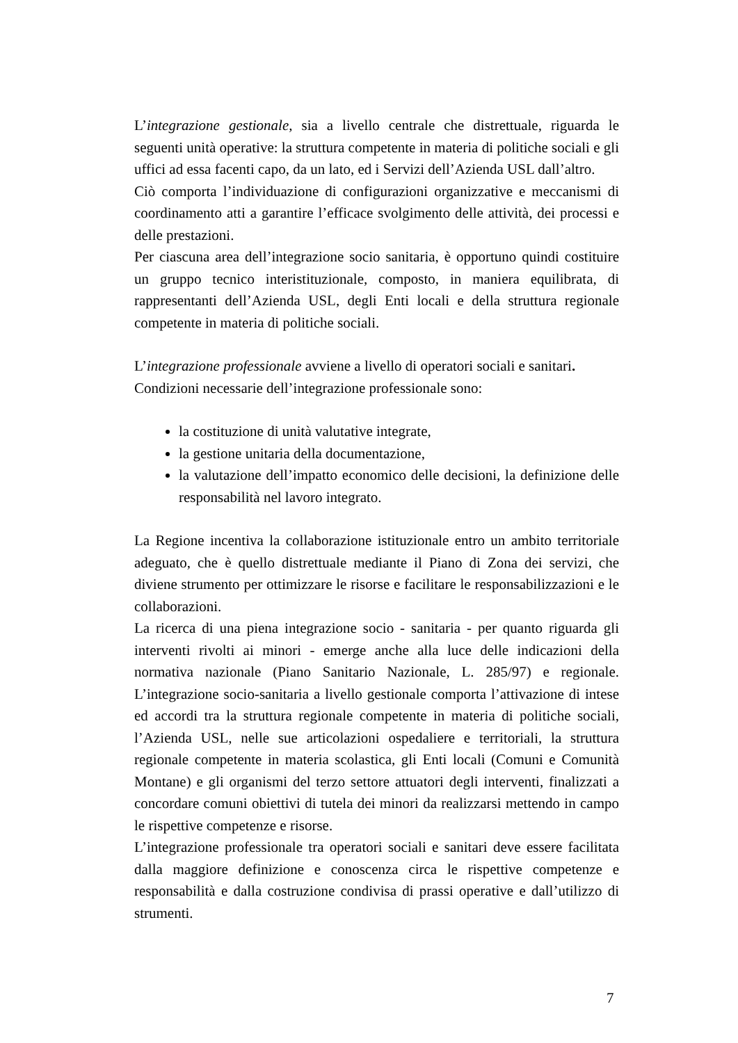L’integrazione gestionale, sia a livello centrale che distrettuale, riguarda le seguenti unità operative: la struttura competente in materia di politiche sociali e gli uffici ad essa facenti capo, da un lato, ed i Servizi dell’Azienda USL dall’altro.
Ciò comporta l’individuazione di configurazioni organizzative e meccanismi di coordinamento atti a garantire l’efficace svolgimento delle attività, dei processi e delle prestazioni.
Per ciascuna area dell’integrazione socio sanitaria, è opportuno quindi costituire un gruppo tecnico interistituzionale, composto, in maniera equilibrata, di rappresentanti dell’Azienda USL, degli Enti locali e della struttura regionale competente in materia di politiche sociali.
L’integrazione professionale avviene a livello di operatori sociali e sanitari.
Condizioni necessarie dell’integrazione professionale sono:
la costituzione di unità valutative integrate,
la gestione unitaria della documentazione,
la valutazione dell’impatto economico delle decisioni, la definizione delle responsabilità nel lavoro integrato.
La Regione incentiva la collaborazione istituzionale entro un ambito territoriale adeguato, che è quello distrettuale mediante il Piano di Zona dei servizi, che diviene strumento per ottimizzare le risorse e facilitare le responsabilizzazioni e le collaborazioni.
La ricerca di una piena integrazione socio - sanitaria - per quanto riguarda gli interventi rivolti ai minori - emerge anche alla luce delle indicazioni della normativa nazionale (Piano Sanitario Nazionale, L. 285/97) e regionale. L’integrazione socio-sanitaria a livello gestionale comporta l’attivazione di intese ed accordi tra la struttura regionale competente in materia di politiche sociali, l’Azienda USL, nelle sue articolazioni ospedaliere e territoriali, la struttura regionale competente in materia scolastica, gli Enti locali (Comuni e Comunità Montane) e gli organismi del terzo settore attuatori degli interventi, finalizzati a concordare comuni obiettivi di tutela dei minori da realizzarsi mettendo in campo le rispettive competenze e risorse.
L’integrazione professionale tra operatori sociali e sanitari deve essere facilitata dalla maggiore definizione e conoscenza circa le rispettive competenze e responsabilità e dalla costruzione condivisa di prassi operative e dall’utilizzo di strumenti.
7